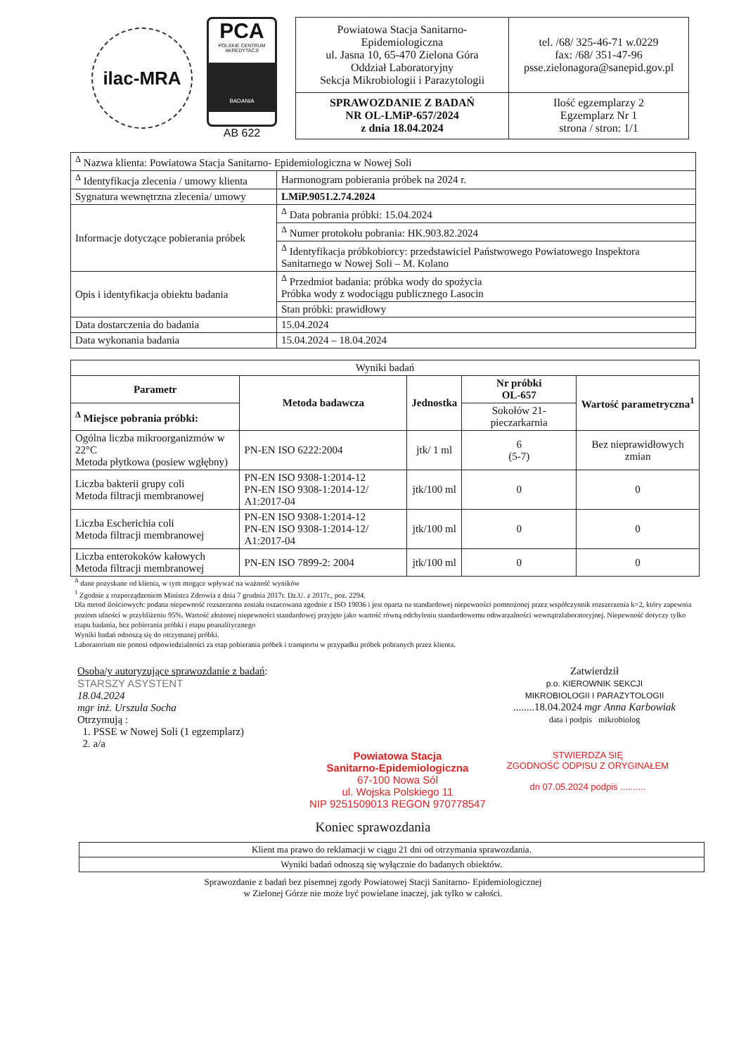ilac-MRA
PCA
POLSKIE CENTRUM AKREDYTACJI
BADANIA
AB 622
| Powiatowa Stacja Sanitarno-Epidemiologiczna ul. Jasna 10, 65-470 Zielona Góra Oddział Laboratoryjny Sekcja Mikrobiologii i Parazytologii | tel. /68/ 325-46-71 w.0229 fax: /68/ 351-47-96 psse.zielonagora@sanepid.gov.pl |
| SPRAWOZDANIE Z BADAŃ NR OL-LMiP-657/2024 z dnia 18.04.2024 | Ilość egzemplarzy 2 Egzemplarz Nr 1 strona / stron: 1/1 |
| <sup>Δ</sup> Nazwa klienta: Powiatowa Stacja Sanitarno- Epidemiologiczna w Nowej Soli | |
| <sup>Δ</sup> Identyfikacja zlecenia / umowy klienta | Harmonogram pobierania próbek na 2024 r. |
| Sygnatura wewnętrzna zlecenia/ umowy | LMiP.9051.2.74.2024 |
| Informacje dotyczące pobierania próbek | <sup>Δ</sup> Data pobrania próbki: 15.04.2024 |
| | <sup>Δ</sup> Numer protokołu pobrania: HK.903.82.2024 |
| | <sup>Δ</sup> Identyfikacja próbkobiorcy: przedstawiciel Państwowego Powiatowego Inspektora Sanitarnego w Nowej Soli – M. Kolano |
| Opis i identyfikacja obiektu badania | <sup>Δ</sup> Przedmiot badania: próbka wody do spożycia Próbka wody z wodociągu publicznego Lasocin |
| | Stan próbki: prawidłowy |
| Data dostarczenia do badania | 15.04.2024 |
| Data wykonania badania | 15.04.2024 – 18.04.2024 |
| Wyniki badań | | | | |
| Parametr | Metoda badawcza | Jednostka | Nr próbki OL-657 | Wartość parametryczna<sup>1</sup> |
| <sup>Δ</sup> Miejsce pobrania próbki: | | | Sokołów 21- pieczarkarnia | |
| Ogólna liczba mikroorganizmów w 22°C Metoda płytkowa (posiew wgłębny) | PN-EN ISO 6222:2004 | jtk/ 1 ml | 6 (5-7) | Bez nieprawidłowych zmian |
| Liczba bakterii grupy coli Metoda filtracji membranowej | PN-EN ISO 9308-1:2014-12 PN-EN ISO 9308-1:2014-12/ A1:2017-04 | jtk/100 ml | 0 | 0 |
| Liczba Escherichia coli Metoda filtracji membranowej | PN-EN ISO 9308-1:2014-12 PN-EN ISO 9308-1:2014-12/ A1:2017-04 | jtk/100 ml | 0 | 0 |
| Liczba enterokoków kałowych Metoda filtracji membranowej | PN-EN ISO 7899-2: 2004 | jtk/100 ml | 0 | 0 |
<sup>Δ</sup> dane pozyskane od klienta, w tym mogące wpływać na ważność wyników
<sup>1</sup> Zgodnie z rozporządzeniem Ministra Zdrowia z dnia 7 grudnia 2017r. Dz.U. z 2017r., poz. 2294.
Dla metod ilościowych: podana niepewność rozszerzona została oszacowana zgodnie z ISO 19036 i jest oparta na standardowej niepewności pomnożonej przez współczynnik rozszerzenia k=2, który zapewnia poziom ufności w przybliżeniu 95%. Wartość złożonej niepewności standardowej przyjęto jako wartość równą odchyleniu standardowemu odtwarzalności wewnątrzlaboratoryjnej. Niepewność dotyczy tylko etapu badania, bez pobierania próbki i etapu poanalitycznego
Wyniki badań odnoszą się do otrzymanej próbki.
Laboratorium nie ponosi odpowiedzialności za etap pobierania próbek i transportu w przypadku próbek pobranych przez klienta.
Osoba/y autoryzujące sprawozdanie z badań:
STARSZY ASYSTENT
18.04.2024
mgr inż. Urszula Socha
Otrzymują :
1. PSSE w Nowej Soli (1 egzemplarz)
2. a/a
Zatwierdził
p.o. KIEROWNIK SEKCJI
MIKROBIOLOGII I PARAZYTOLOGII
........18.04.2024 mgr Anna Karbowiak
data i podpis mikrobiolog
Powiatowa Stacja
Sanitarno-Epidemiologiczna
67-100 Nowa Sól
ul. Wojska Polskiego 11
NIP 9251509013 REGON 970778547
STWIERDZA SIĘ
ZGODNOŚĆ ODPISU Z ORYGINAŁEM
dn 07.05.2024 podpis ..........
Koniec sprawozdania
| Klient ma prawo do reklamacji w ciągu 21 dni od otrzymania sprawozdania. |
| Wyniki badań odnoszą się wyłącznie do badanych obiektów. |
Sprawozdanie z badań bez pisemnej zgody Powiatowej Stacji Sanitarno- Epidemiologicznej
w Zielonej Górze nie może być powielane inaczej, jak tylko w całości.